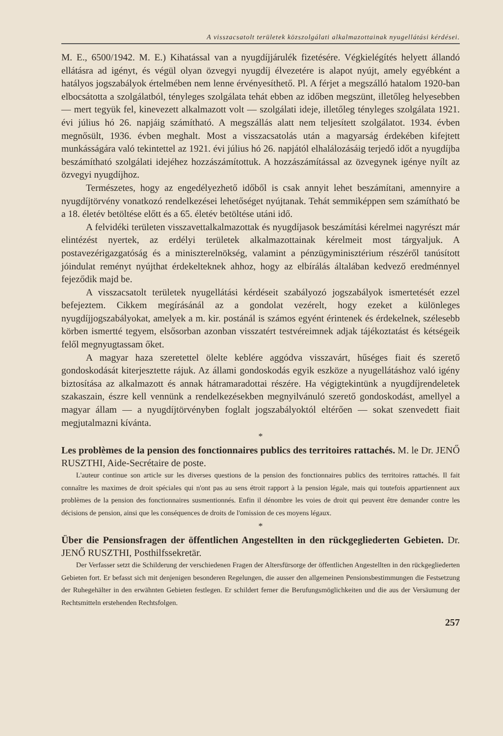A visszacsatolt területek közszolgálati alkalmazottainak nyugellátási kérdései.
M. E., 6500/1942. M. E.) Kihatással van a nyugdíjjárulék fizetésére. Végkielégítés helyett állandó ellátásra ad igényt, és végül olyan özvegyi nyugdíj élvezetére is alapot nyújt, amely egyébként a hatályos jogszabályok értelmében nem lenne érvényesíthető. Pl. A férjet a megszálló hatalom 1920-ban elbocsátotta a szolgálatból, tényleges szolgálata tehát ebben az időben megszünt, illetőleg helyesebben — mert tegyük fel, kinevezett alkalmazott volt — szolgálati ideje, illetőleg tényleges szolgálata 1921. évi július hó 26. napjáig számítható. A megszállás alatt nem teljesített szolgálatot. 1934. évben megnősült, 1936. évben meghalt. Most a visszacsatolás után a magyarság érdekében kifejtett munkásságára való tekintettel az 1921. évi július hó 26. napjától elhalálozásáig terjedő időt a nyugdíjba beszámítható szolgálati idejéhez hozzászámítottuk. A hozzászámítással az özvegynek igénye nyílt az özvegyi nyugdíjhoz.
Természetes, hogy az engedélyezhető időből is csak annyit lehet beszámítani, amennyire a nyugdíjtörvény vonatkozó rendelkezései lehetőséget nyújtanak. Tehát semmiképpen sem számítható be a 18. életév betöltése előtt és a 65. életév betöltése utáni idő.
A felvidéki területen visszavettalkalmazottak és nyugdíjasok beszámítási kérelmei nagyrészt már elintézést nyertek, az erdélyi területek alkalmazottainak kérelmeit most tárgyaljuk. A postavezérigazgatóság és a miniszterelnökség, valamint a pénzügyminisztérium részéről tanúsított jóindulat reményt nyújthat érdekelteknek ahhoz, hogy az elbírálás általában kedvező eredménnyel fejeződik majd be.
A visszacsatolt területek nyugellátási kérdéseit szabályozó jogszabályok ismertetését ezzel befejeztem. Cikkem megírásánál az a gondolat vezérelt, hogy ezeket a különleges nyugdíjjogszabályokat, amelyek a m. kir. postánál is számos egyént érintenek és érdekelnek, szélesebb körben ismertté tegyem, elsősorban azonban visszatért testvéreimnek adjak tájékoztatást és kétségeik felől megnyugtassam őket.
A magyar haza szeretettel ölelte keblére aggódva visszavárt, hűséges fiait és szerető gondoskodását kiterjesztette rájuk. Az állami gondoskodás egyik eszköze a nyugellátáshoz való igény biztosítása az alkalmazott és annak hátramaradottai részére. Ha végigtekintünk a nyugdíjrendeletek szakaszain, észre kell vennünk a rendelkezésekben megnyilvánuló szerető gondoskodást, amellyel a magyar állam — a nyugdíjtörvényben foglalt jogszabályoktól eltérően — sokat szenvedett fiait megjutalmazni kívánta.
*
Les problèmes de la pension des fonctionnaires publics des territoires rattachés. M. le Dr. JENŐ RUSZTHI, Aide-Secrétaire de poste.
L'auteur continue son article sur les diverses questions de la pension des fonctionnaires publics des territoires rattachés. Il fait connaître les maximes de droit spéciales qui n'ont pas au sens étroit rapport à la pension légale, mais qui toutefois appartiennent aux problèmes de la pension des fonctionnaires susmentionnés. Enfin il dénombre les voies de droit qui peuvent être demander contre les décisions de pension, ainsi que les conséquences de droits de l'omission de ces moyens légaux.
*
Über die Pensionsfragen der öffentlichen Angestellten in den rückgegliederten Gebieten. Dr. JENŐ RUSZTHI, Posthilfssekretär.
Der Verfasser setzt die Schilderung der verschiedenen Fragen der Altersfürsorge der öffentlichen Angestellten in den rückgegliederten Gebieten fort. Er befasst sich mit denjenigen besonderen Regelungen, die ausser den allgemeinen Pensionsbestimmungen die Festsetzung der Ruhegehälter in den erwähnten Gebieten festlegen. Er schildert ferner die Berufungsmöglichkeiten und die aus der Versäumung der Rechtsmitteln erstehenden Rechtsfolgen.
257